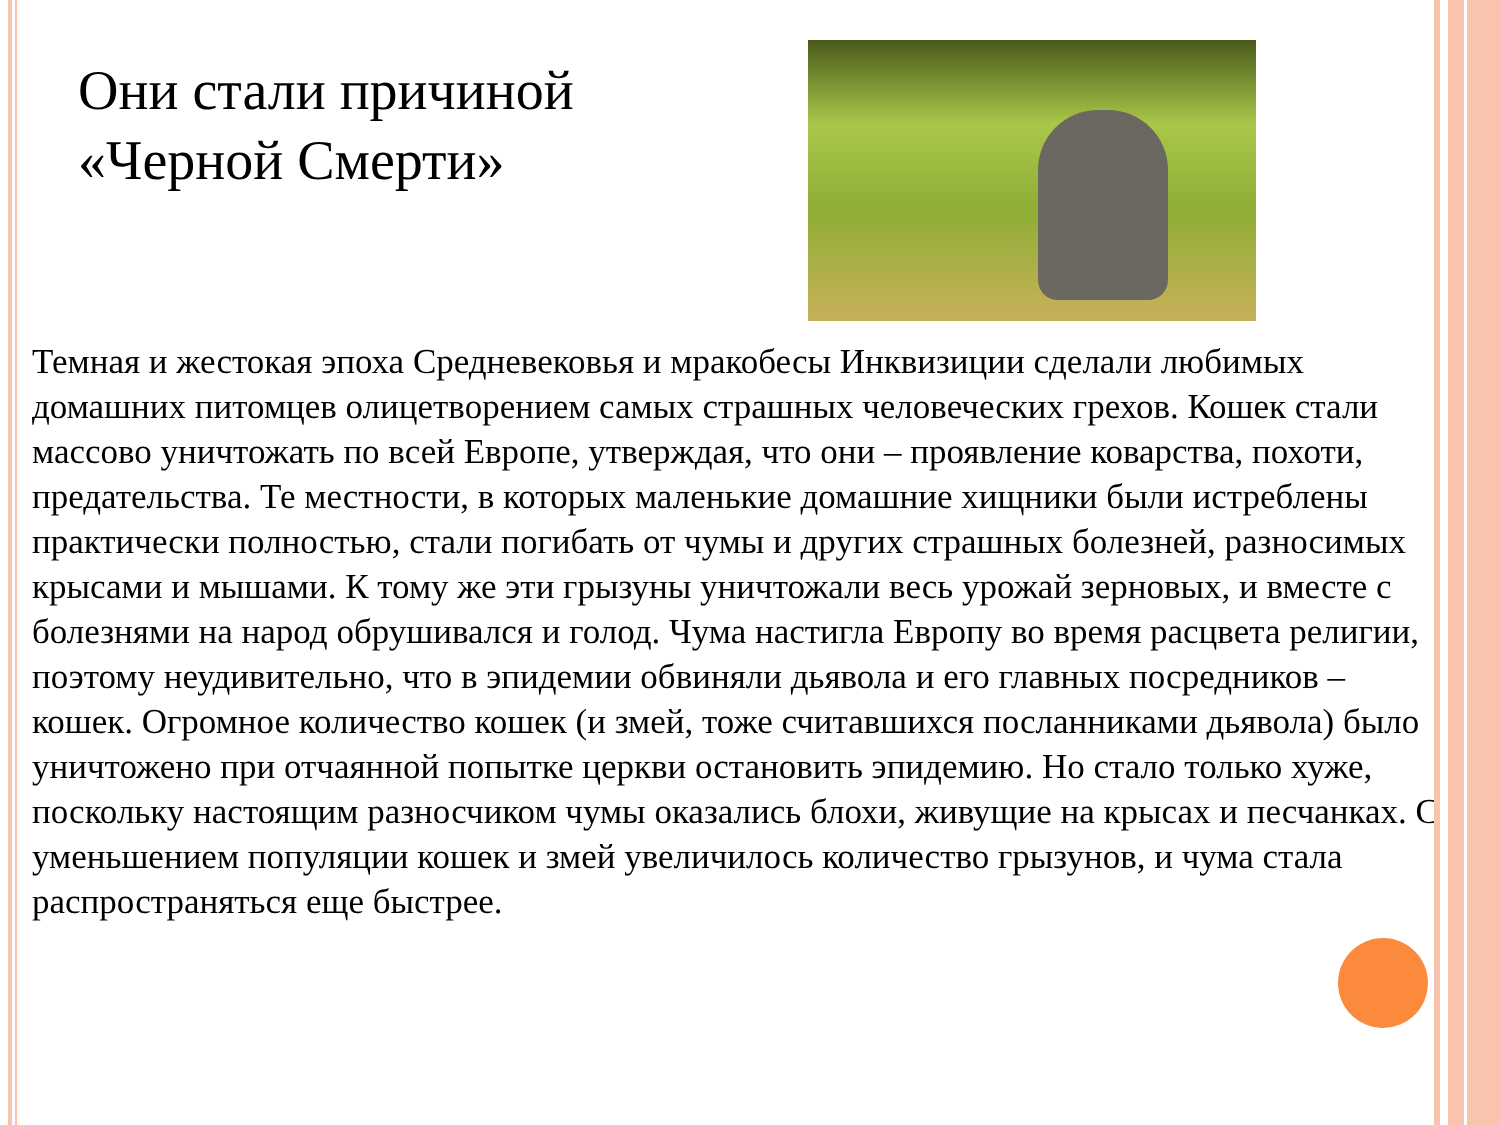Они стали причиной
«Черной Смерти»
Темная и жестокая эпоха Средневековья и мракобесы Инквизиции сделали любимых домашних питомцев олицетворением самых страшных человеческих грехов. Кошек стали массово уничтожать по всей Европе, утверждая, что они – проявление коварства, похоти, предательства. Те местности, в которых маленькие домашние хищники были истреблены практически полностью, стали погибать от чумы и других страшных болезней, разносимых крысами и мышами. К тому же эти грызуны уничтожали весь урожай зерновых, и вместе с болезнями на народ обрушивался и голод. Чума настигла Европу во время расцвета религии, поэтому неудивительно, что в эпидемии обвиняли дьявола и его главных посредников – кошек. Огромное количество кошек (и змей, тоже считавшихся посланниками дьявола) было уничтожено при отчаянной попытке церкви остановить эпидемию. Но стало только хуже, поскольку настоящим разносчиком чумы оказались блохи, живущие на крысах и песчанках. С уменьшением популяции кошек и змей увеличилось количество грызунов, и чума стала распространяться еще быстрее.